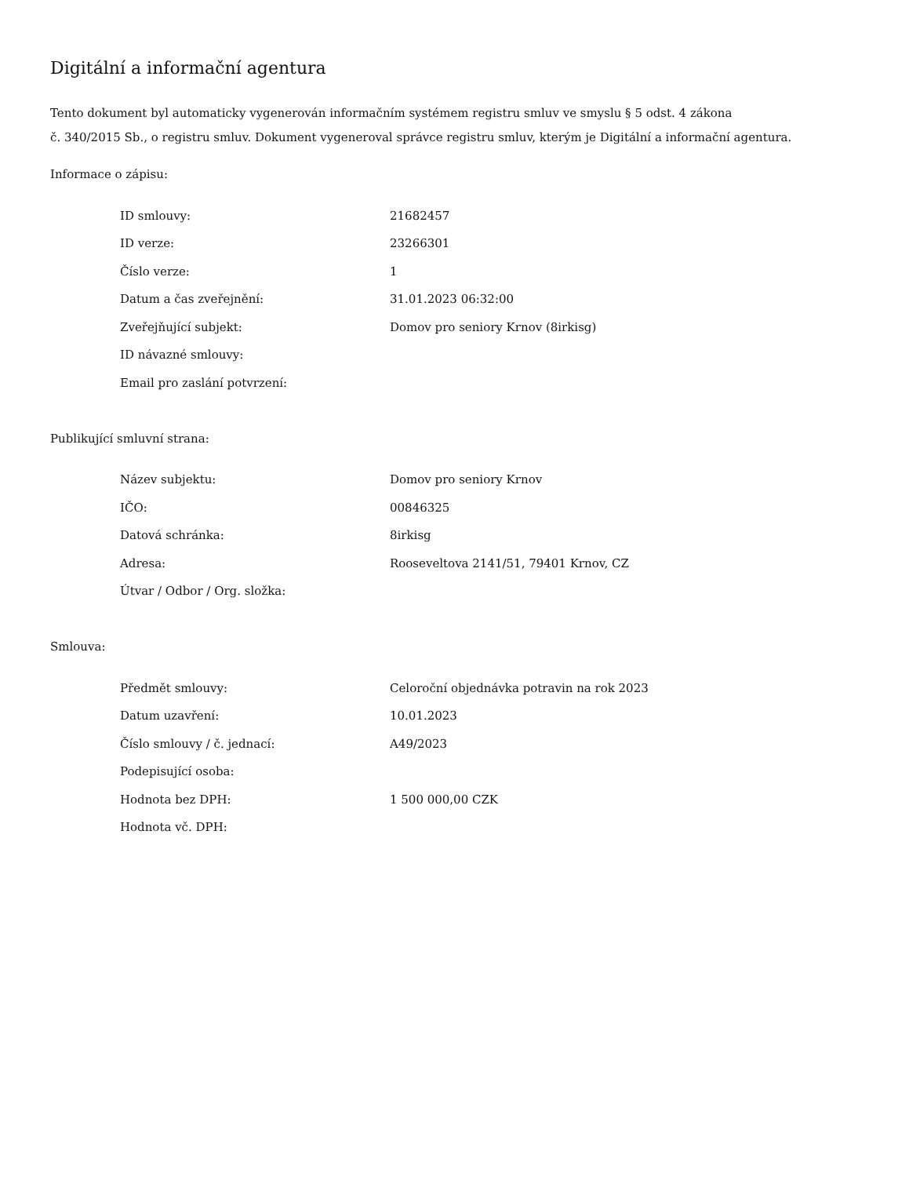Digitální a informační agentura
Tento dokument byl automaticky vygenerován informačním systémem registru smluv ve smyslu § 5 odst. 4 zákona
č. 340/2015 Sb., o registru smluv. Dokument vygeneroval správce registru smluv, kterým je Digitální a informační agentura.
Informace o zápisu:
| ID smlouvy: | 21682457 |
| ID verze: | 23266301 |
| Číslo verze: | 1 |
| Datum a čas zveřejnění: | 31.01.2023 06:32:00 |
| Zveřejňující subjekt: | Domov pro seniory Krnov (8irkisg) |
| ID návazné smlouvy: | |
| Email pro zaslání potvrzení: | |
Publikující smluvní strana:
| Název subjektu: | Domov pro seniory Krnov |
| IČO: | 00846325 |
| Datová schránka: | 8irkisg |
| Adresa: | Rooseveltova 2141/51, 79401 Krnov, CZ |
| Útvar / Odbor / Org. složka: | |
Smlouva:
| Předmět smlouvy: | Celoroční objednávka potravin na rok 2023 |
| Datum uzavření: | 10.01.2023 |
| Číslo smlouvy / č. jednací: | A49/2023 |
| Podepisující osoba: | |
| Hodnota bez DPH: | 1 500 000,00 CZK |
| Hodnota vč. DPH: | |